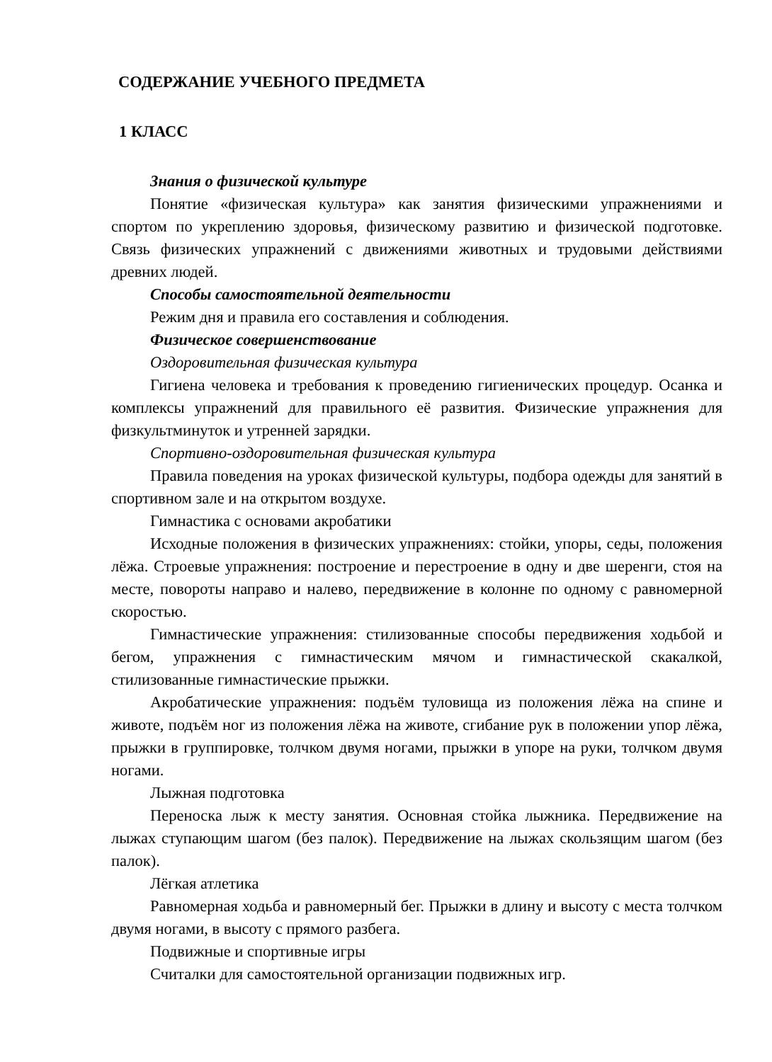СОДЕРЖАНИЕ УЧЕБНОГО ПРЕДМЕТА
1 КЛАСС
Знания о физической культуре
Понятие «физическая культура» как занятия физическими упражнениями и спортом по укреплению здоровья, физическому развитию и физической подготовке. Связь физических упражнений с движениями животных и трудовыми действиями древних людей.
Способы самостоятельной деятельности
Режим дня и правила его составления и соблюдения.
Физическое совершенствование
Оздоровительная физическая культура
Гигиена человека и требования к проведению гигиенических процедур. Осанка и комплексы упражнений для правильного её развития. Физические упражнения для физкультминуток и утренней зарядки.
Спортивно-оздоровительная физическая культура
Правила поведения на уроках физической культуры, подбора одежды для занятий в спортивном зале и на открытом воздухе.
Гимнастика с основами акробатики
Исходные положения в физических упражнениях: стойки, упоры, седы, положения лёжа. Строевые упражнения: построение и перестроение в одну и две шеренги, стоя на месте, повороты направо и налево, передвижение в колонне по одному с равномерной скоростью.
Гимнастические упражнения: стилизованные способы передвижения ходьбой и бегом, упражнения с гимнастическим мячом и гимнастической скакалкой, стилизованные гимнастические прыжки.
Акробатические упражнения: подъём туловища из положения лёжа на спине и животе, подъём ног из положения лёжа на животе, сгибание рук в положении упор лёжа, прыжки в группировке, толчком двумя ногами, прыжки в упоре на руки, толчком двумя ногами.
Лыжная подготовка
Переноска лыж к месту занятия. Основная стойка лыжника. Передвижение на лыжах ступающим шагом (без палок). Передвижение на лыжах скользящим шагом (без палок).
Лёгкая атлетика
Равномерная ходьба и равномерный бег. Прыжки в длину и высоту с места толчком двумя ногами, в высоту с прямого разбега.
Подвижные и спортивные игры
Считалки для самостоятельной организации подвижных игр.